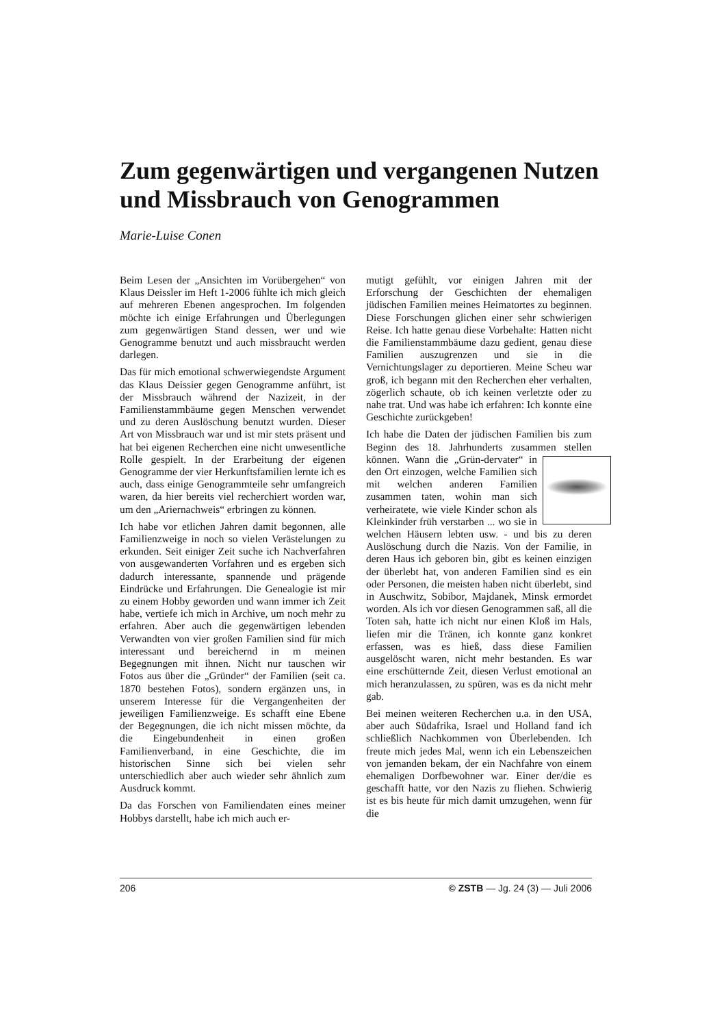Zum gegenwärtigen und vergangenen Nutzen und Missbrauch von Genogrammen
Marie-Luise Conen
Beim Lesen der „Ansichten im Vorübergehen“ von Klaus Deissler im Heft 1-2006 fühlte ich mich gleich auf mehreren Ebenen angesprochen. Im folgenden möchte ich einige Erfahrungen und Überlegungen zum gegenwärtigen Stand dessen, wer und wie Genogramme benutzt und auch missbraucht werden darlegen.
Das für mich emotional schwerwiegendste Argument das Klaus Deissier gegen Genogramme anführt, ist der Missbrauch während der Nazizeit, in der Familienstammbäume gegen Menschen verwendet und zu deren Auslöschung benutzt wurden. Dieser Art von Missbrauch war und ist mir stets präsent und hat bei eigenen Recherchen eine nicht unwesentliche Rolle gespielt. In der Erarbeitung der eigenen Genogramme der vier Herkunftsfamilien lernte ich es auch, dass einige Genogrammteile sehr umfangreich waren, da hier bereits viel recherchiert worden war, um den „Ariernachweis“ erbringen zu können.
Ich habe vor etlichen Jahren damit begonnen, alle Familienzweige in noch so vielen Verästelungen zu erkunden. Seit einiger Zeit suche ich Nachverfahren von ausgewanderten Vorfahren und es ergeben sich dadurch interessante, spannende und prägende Eindrücke und Erfahrungen. Die Genealogie ist mir zu einem Hobby geworden und wann immer ich Zeit habe, vertiefe ich mich in Archive, um noch mehr zu erfahren. Aber auch die gegenwärtigen lebenden Verwandten von vier großen Familien sind für mich interessant und bereichernd in m meinen Begegnungen mit ihnen. Nicht nur tauschen wir Fotos aus über die „Gründer“ der Familien (seit ca. 1870 bestehen Fotos), sondern ergänzen uns, in unserem Interesse für die Vergangenheiten der jeweiligen Familienzweige. Es schafft eine Ebene der Begegnungen, die ich nicht missen möchte, da die Eingebundenheit in einen großen Familienverband, in eine Geschichte, die im historischen Sinne sich bei vielen sehr unterschiedlich aber auch wieder sehr ähnlich zum Ausdruck kommt.
Da das Forschen von Familiendaten eines meiner Hobbys darstellt, habe ich mich auch er-
mutigt gefühlt, vor einigen Jahren mit der Erforschung der Geschichten der ehemaligen jüdischen Familien meines Heimatortes zu beginnen. Diese Forschungen glichen einer sehr schwierigen Reise. Ich hatte genau diese Vorbehalte: Hatten nicht die Familienstammbäume dazu gedient, genau diese Familien auszugrenzen und sie in die Vernichtungslager zu deportieren. Meine Scheu war groß, ich begann mit den Recherchen eher verhalten, zögerlich schaute, ob ich keinen verletzte oder zu nahe trat. Und was habe ich erfahren: Ich konnte eine Geschichte zurückgeben!
Ich habe die Daten der jüdischen Familien bis zum Beginn des 18. Jahrhunderts zusammen stellen können. Wann die „Grün- dervater“ in den Ort einzogen, welche Familien sich mit welchen anderen Familien zusammen taten, wohin man sich verheiratete, wie viele Kinder schon als Kleinkinder früh verstarben ... wo sie in welchen Häusern lebten usw. - und bis zu deren Auslöschung durch die Nazis. Von der Familie, in deren Haus ich geboren bin, gibt es keinen einzigen der überlebt hat, von anderen Familien sind es ein oder Personen, die meisten haben nicht überlebt, sind in Auschwitz, Sobibor, Majdanek, Minsk ermordet worden. Als ich vor diesen Genogrammen saß, all die Toten sah, hatte ich nicht nur einen Kloß im Hals, liefen mir die Tränen, ich konnte ganz konkret erfassen, was es hieß, dass diese Familien ausgelöscht waren, nicht mehr bestanden. Es war eine erschütternde Zeit, diesen Verlust emotional an mich heranzulassen, zu spüren, was es da nicht mehr gab.
Bei meinen weiteren Recherchen u.a. in den USA, aber auch Südafrika, Israel und Holland fand ich schließlich Nachkommen von Überlebenden. Ich freute mich jedes Mal, wenn ich ein Lebenszeichen von jemanden bekam, der ein Nachfahre von einem ehemaligen Dorfbewohner war. Einer der/die es geschafft hatte, vor den Nazis zu fliehen. Schwierig ist es bis heute für mich damit umzugehen, wenn für die
206 © ZSTB — Jg. 24 (3) — Juli 2006